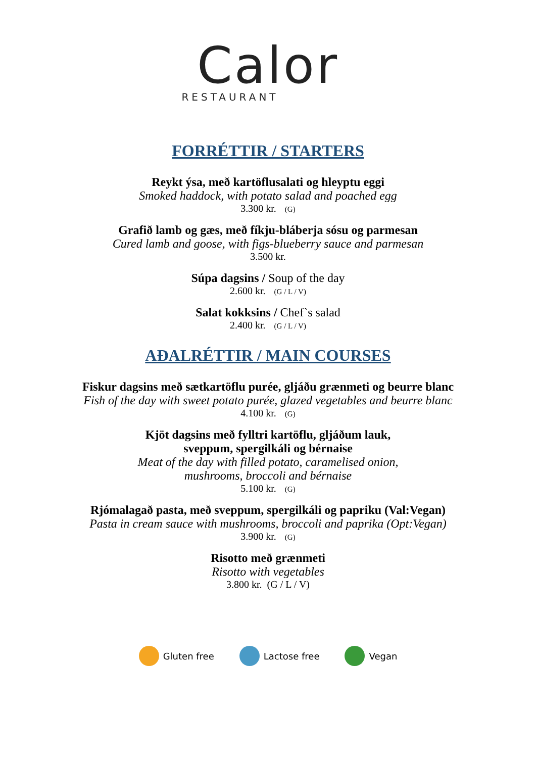Calor
RESTAURANT
FORRÉTTIR / STARTERS
Reykt ýsa, með kartöflusalati og hleyptu eggi
Smoked haddock, with potato salad and poached egg
3.300 kr. (G)
Grafið lamb og gæs, með fíkju-bláberja sósu og parmesan
Cured lamb and goose, with figs-blueberry sauce and parmesan
3.500 kr.
Súpa dagsins / Soup of the day
2.600 kr. (G / L / V)
Salat kokksins / Chef`s salad
2.400 kr. (G / L / V)
AÐALRÉTTIR / MAIN COURSES
Fiskur dagsins með sætkartöflu purée, gljáðu grænmeti og beurre blanc
Fish of the day with sweet potato purée, glazed vegetables and beurre blanc
4.100 kr. (G)
Kjöt dagsins með fylltri kartöflu, gljáðum lauk,
sveppum, spergilkáli og bérnaise
Meat of the day with filled potato, caramelised onion,
mushrooms, broccoli and bérnaise
5.100 kr. (G)
Rjómalagað pasta, með sveppum, spergilkáli og papriku (Val:Vegan)
Pasta in cream sauce with mushrooms, broccoli and paprika (Opt:Vegan)
3.900 kr. (G)
Risotto með grænmeti
Risotto with vegetables
3.800 kr. (G / L / V)
Gluten free Lactose free Vegan